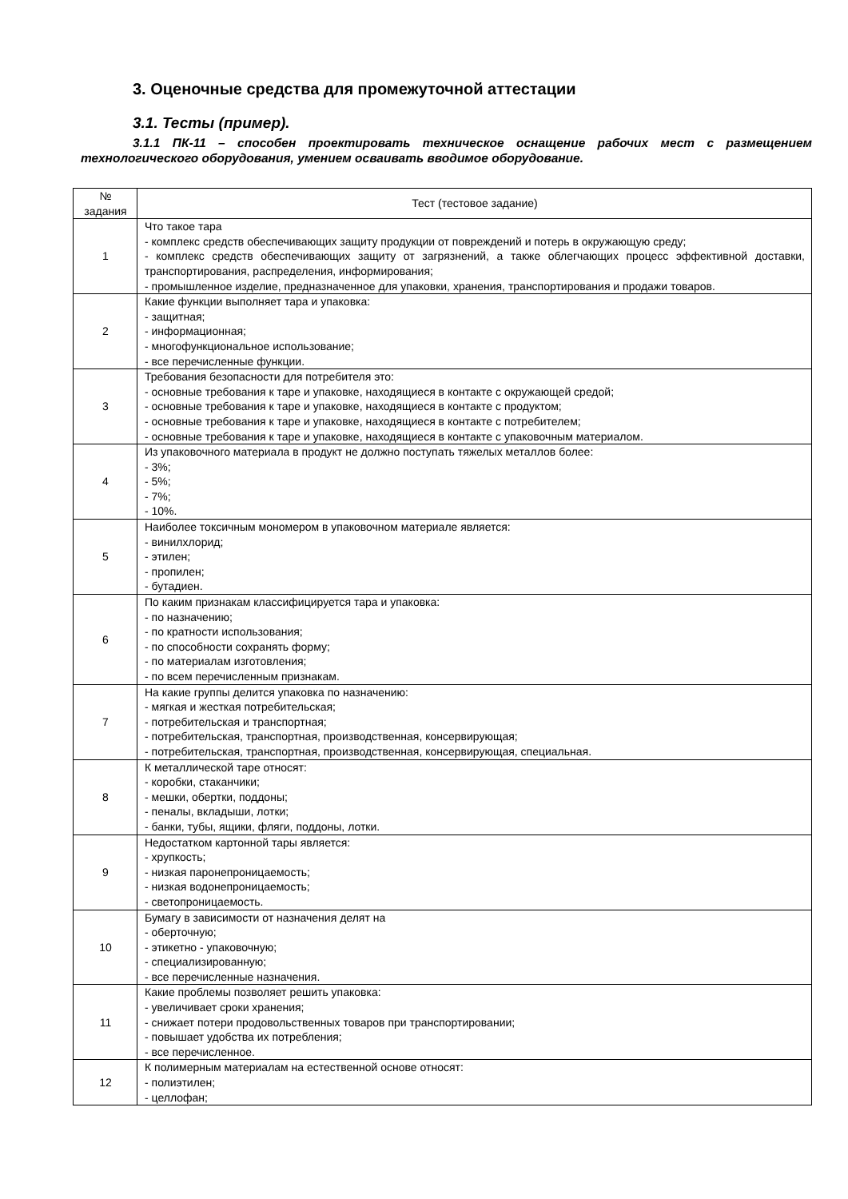3. Оценочные средства для промежуточной аттестации
3.1. Тесты (пример).
3.1.1 ПК-11 – способен проектировать техническое оснащение рабочих мест с размещением технологического оборудования, умением осваивать вводимое оборудование.
| № задания | Тест (тестовое задание) |
| --- | --- |
| 1 | Что такое тара - комплекс средств обеспечивающих защиту продукции от повреждений и потерь в окружающую среду; - комплекс средств обеспечивающих защиту от загрязнений, а также облегчающих процесс эффективной доставки, транспортирования, распределения, информирования; - промышленное изделие, предназначенное для упаковки, хранения, транспортирования и продажи товаров. |
| 2 | Какие функции выполняет тара и упаковка: - защитная; - информационная; - многофункциональное использование; - все перечисленные функции. |
| 3 | Требования безопасности для потребителя это: - основные требования к таре и упаковке, находящиеся в контакте с окружающей средой; - основные требования к таре и упаковке, находящиеся в контакте с продуктом; - основные требования к таре и упаковке, находящиеся в контакте с потребителем; - основные требования к таре и упаковке, находящиеся в контакте с упаковочным материалом. |
| 4 | Из упаковочного материала в продукт не должно поступать тяжелых металлов более: - 3%; - 5%; - 7%; - 10%. |
| 5 | Наиболее токсичным мономером в упаковочном материале является: - винилхлорид; - этилен; - пропилен; - бутадиен. |
| 6 | По каким признакам классифицируется тара и упаковка: - по назначению; - по кратности использования; - по способности сохранять форму; - по материалам изготовления; - по всем перечисленным признакам. |
| 7 | На какие группы делится упаковка по назначению: - мягкая и жесткая потребительская; - потребительская и транспортная; - потребительская, транспортная, производственная, консервирующая; - потребительская, транспортная, производственная, консервирующая, специальная. |
| 8 | К металлической таре относят: - коробки, стаканчики; - мешки, обертки, поддоны; - пеналы, вкладыши, лотки; - банки, тубы, ящики, фляги, поддоны, лотки. |
| 9 | Недостатком картонной тары является: - хрупкость; - низкая паронепроницаемость; - низкая водонепроницаемость; - светопроницаемость. |
| 10 | Бумагу в зависимости от назначения делят на - оберточную; - этикетно - упаковочную; - специализированную; - все перечисленные назначения. |
| 11 | Какие проблемы позволяет решить упаковка: - увеличивает сроки хранения; - снижает потери продовольственных товаров при транспортировании; - повышает удобства их потребления; - все перечисленное. |
| 12 | К полимерным материалам на естественной основе относят: - полиэтилен; - целлофан; |